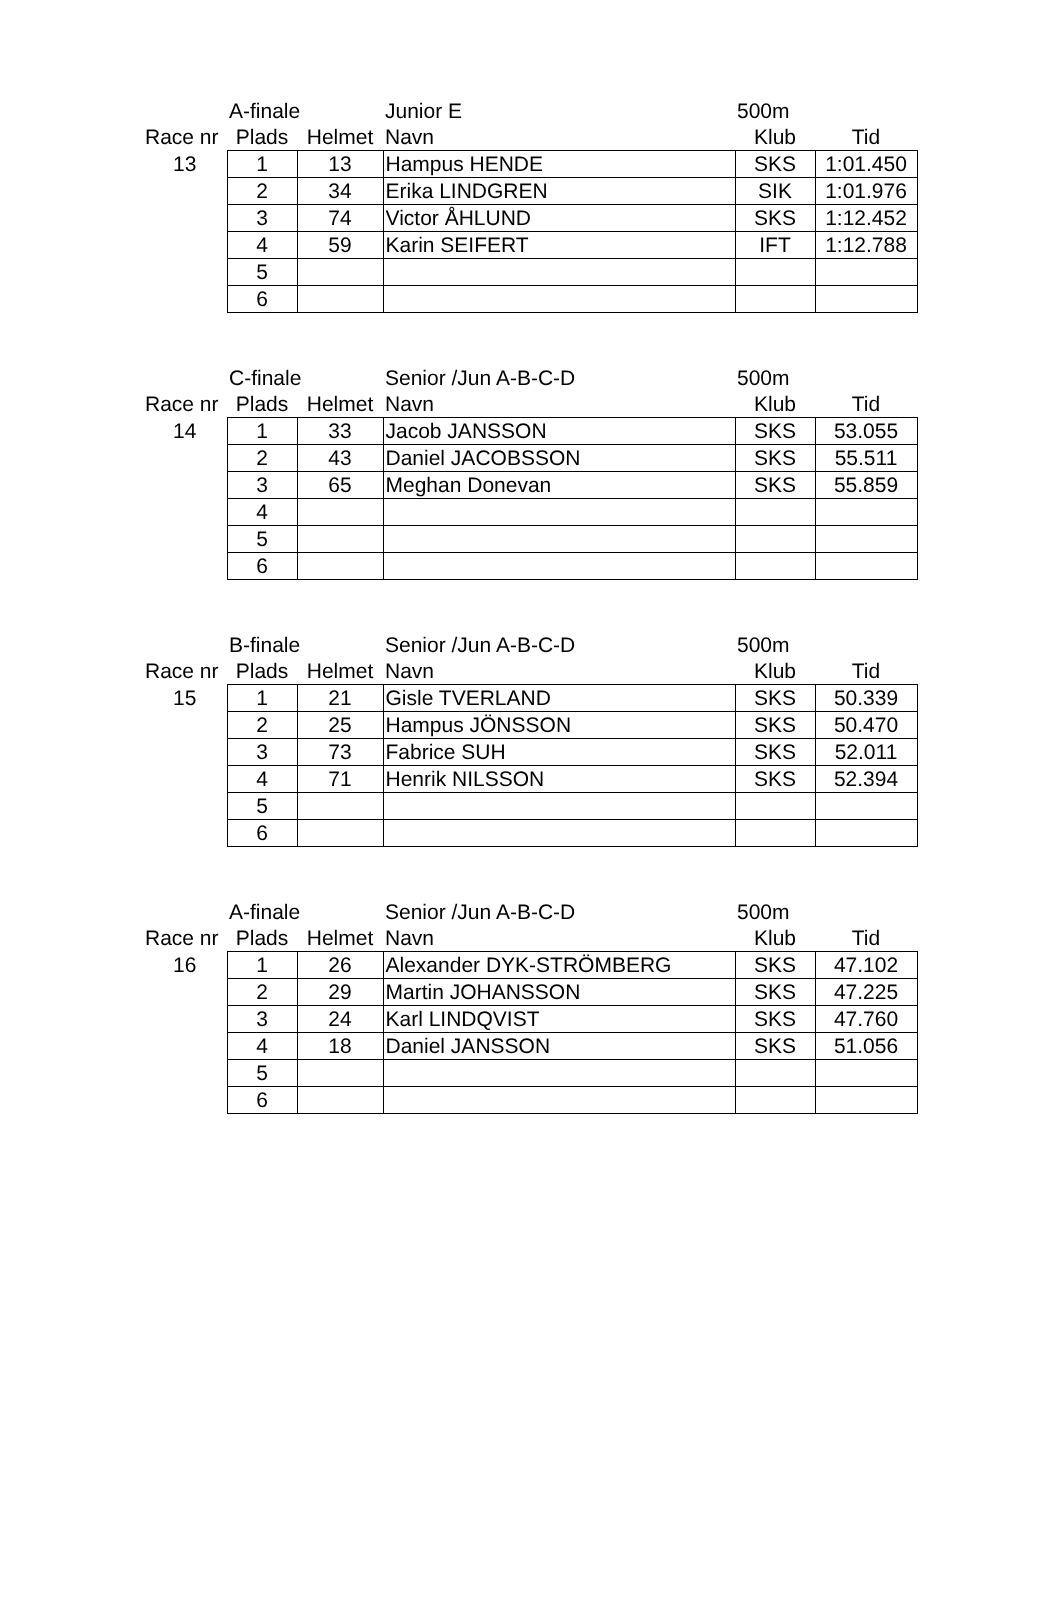| | A-finale | | Junior E | 500m | |
| Race nr | Plads | Helmet | Navn | Klub | Tid |
| 13 | 1 | 13 | Hampus HENDE | SKS | 1:01.450 |
| | 2 | 34 | Erika LINDGREN | SIK | 1:01.976 |
| | 3 | 74 | Victor ÅHLUND | SKS | 1:12.452 |
| | 4 | 59 | Karin SEIFERT | IFT | 1:12.788 |
| | 5 | | | | |
| | 6 | | | | |
| | C-finale | | Senior /Jun A-B-C-D | 500m | |
| Race nr | Plads | Helmet | Navn | Klub | Tid |
| 14 | 1 | 33 | Jacob JANSSON | SKS | 53.055 |
| | 2 | 43 | Daniel JACOBSSON | SKS | 55.511 |
| | 3 | 65 | Meghan Donevan | SKS | 55.859 |
| | 4 | | | | |
| | 5 | | | | |
| | 6 | | | | |
| | B-finale | | Senior /Jun A-B-C-D | 500m | |
| Race nr | Plads | Helmet | Navn | Klub | Tid |
| 15 | 1 | 21 | Gisle TVERLAND | SKS | 50.339 |
| | 2 | 25 | Hampus JÖNSSON | SKS | 50.470 |
| | 3 | 73 | Fabrice SUH | SKS | 52.011 |
| | 4 | 71 | Henrik NILSSON | SKS | 52.394 |
| | 5 | | | | |
| | 6 | | | | |
| | A-finale | | Senior /Jun A-B-C-D | 500m | |
| Race nr | Plads | Helmet | Navn | Klub | Tid |
| 16 | 1 | 26 | Alexander DYK-STRÖMBERG | SKS | 47.102 |
| | 2 | 29 | Martin JOHANSSON | SKS | 47.225 |
| | 3 | 24 | Karl LINDQVIST | SKS | 47.760 |
| | 4 | 18 | Daniel JANSSON | SKS | 51.056 |
| | 5 | | | | |
| | 6 | | | | |